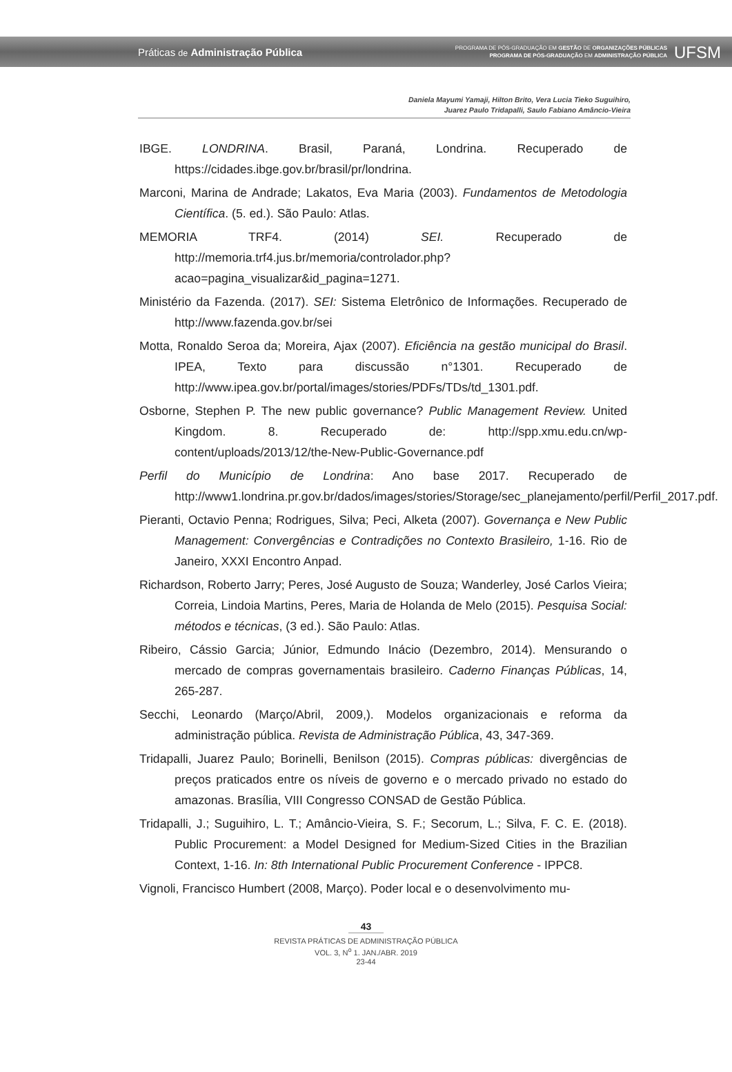Práticas de Administração Pública
PROGRAMA DE PÓS-GRADUAÇÃO EM GESTÃO DE ORGANIZAÇÕES PÚBLICAS
PROGRAMA DE PÓS-GRADUAÇÃO EM ADMINISTRAÇÃO PÚBLICA
UFSM
Daniela Mayumi Yamaji, Hilton Brito, Vera Lucia Tieko Suguihiro,
Juarez Paulo Tridapalli, Saulo Fabiano Amâncio-Vieira
IBGE. LONDRINA. Brasil, Paraná, Londrina. Recuperado de https://cidades.ibge.gov.br/brasil/pr/londrina.
Marconi, Marina de Andrade; Lakatos, Eva Maria (2003). Fundamentos de Metodologia Científica. (5. ed.). São Paulo: Atlas.
MEMORIA TRF4. (2014) SEI. Recuperado de http://memoria.trf4.jus.br/memoria/controlador.php?acao=pagina_visualizar&id_pagina=1271.
Ministério da Fazenda. (2017). SEI: Sistema Eletrônico de Informações. Recuperado de http://www.fazenda.gov.br/sei
Motta, Ronaldo Seroa da; Moreira, Ajax (2007). Eficiência na gestão municipal do Brasil. IPEA, Texto para discussão n°1301. Recuperado de http://www.ipea.gov.br/portal/images/stories/PDFs/TDs/td_1301.pdf.
Osborne, Stephen P. The new public governance? Public Management Review. United Kingdom. 8. Recuperado de: http://spp.xmu.edu.cn/wp-content/uploads/2013/12/the-New-Public-Governance.pdf
Perfil do Município de Londrina: Ano base 2017. Recuperado de http://www1.londrina.pr.gov.br/dados/images/stories/Storage/sec_planejamento/perfil/Perfil_2017.pdf.
Pieranti, Octavio Penna; Rodrigues, Silva; Peci, Alketa (2007). Governança e New Public Management: Convergências e Contradições no Contexto Brasileiro, 1-16. Rio de Janeiro, XXXI Encontro Anpad.
Richardson, Roberto Jarry; Peres, José Augusto de Souza; Wanderley, José Carlos Vieira; Correia, Lindoia Martins, Peres, Maria de Holanda de Melo (2015). Pesquisa Social: métodos e técnicas, (3 ed.). São Paulo: Atlas.
Ribeiro, Cássio Garcia; Júnior, Edmundo Inácio (Dezembro, 2014). Mensurando o mercado de compras governamentais brasileiro. Caderno Finanças Públicas, 14, 265-287.
Secchi, Leonardo (Março/Abril, 2009,). Modelos organizacionais e reforma da administração pública. Revista de Administração Pública, 43, 347-369.
Tridapalli, Juarez Paulo; Borinelli, Benilson (2015). Compras públicas: divergências de preços praticados entre os níveis de governo e o mercado privado no estado do amazonas. Brasília, VIII Congresso CONSAD de Gestão Pública.
Tridapalli, J.; Suguihiro, L. T.; Amâncio-Vieira, S. F.; Secorum, L.; Silva, F. C. E. (2018). Public Procurement: a Model Designed for Medium-Sized Cities in the Brazilian Context, 1-16. In: 8th International Public Procurement Conference - IPPC8.
Vignoli, Francisco Humbert (2008, Março). Poder local e o desenvolvimento mu-
43
REVISTA PRÁTICAS DE ADMINISTRAÇÃO PÚBLICA
VOL. 3, N<sup>o</sup> 1. JAN./ABR. 2019
23-44